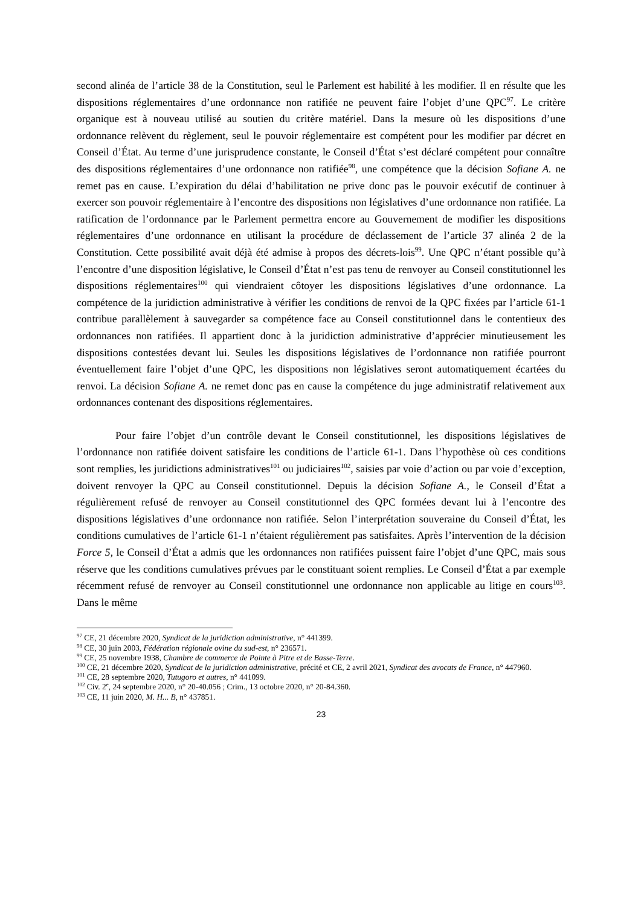second alinéa de l’article 38 de la Constitution, seul le Parlement est habilité à les modifier. Il en résulte que les dispositions réglementaires d’une ordonnance non ratifiée ne peuvent faire l’objet d’une QPC<sup>97</sup>. Le critère organique est à nouveau utilisé au soutien du critère matériel. Dans la mesure où les dispositions d’une ordonnance relèvent du règlement, seul le pouvoir réglementaire est compétent pour les modifier par décret en Conseil d’État. Au terme d’une jurisprudence constante, le Conseil d’État s’est déclaré compétent pour connaître des dispositions réglementaires d’une ordonnance non ratifiée<sup>98</sup>, une compétence que la décision Sofiane A. ne remet pas en cause. L’expiration du délai d’habilitation ne prive donc pas le pouvoir exécutif de continuer à exercer son pouvoir réglementaire à l’encontre des dispositions non législatives d’une ordonnance non ratifiée. La ratification de l’ordonnance par le Parlement permettra encore au Gouvernement de modifier les dispositions réglementaires d’une ordonnance en utilisant la procédure de déclassement de l’article 37 alinéa 2 de la Constitution. Cette possibilité avait déjà été admise à propos des décrets-lois<sup>99</sup>. Une QPC n’étant possible qu’à l’encontre d’une disposition législative, le Conseil d’État n’est pas tenu de renvoyer au Conseil constitutionnel les dispositions réglementaires<sup>100</sup> qui viendraient côtoyer les dispositions législatives d’une ordonnance. La compétence de la juridiction administrative à vérifier les conditions de renvoi de la QPC fixées par l’article 61-1 contribue parallèlement à sauvegarder sa compétence face au Conseil constitutionnel dans le contentieux des ordonnances non ratifiées. Il appartient donc à la juridiction administrative d’apprécier minutieusement les dispositions contestées devant lui. Seules les dispositions législatives de l’ordonnance non ratifiée pourront éventuellement faire l’objet d’une QPC, les dispositions non législatives seront automatiquement écartées du renvoi. La décision Sofiane A. ne remet donc pas en cause la compétence du juge administratif relativement aux ordonnances contenant des dispositions réglementaires.
Pour faire l’objet d’un contrôle devant le Conseil constitutionnel, les dispositions législatives de l’ordonnance non ratifiée doivent satisfaire les conditions de l’article 61-1. Dans l’hypothèse où ces conditions sont remplies, les juridictions administratives<sup>101</sup> ou judiciaires<sup>102</sup>, saisies par voie d’action ou par voie d’exception, doivent renvoyer la QPC au Conseil constitutionnel. Depuis la décision Sofiane A., le Conseil d’État a régulièrement refusé de renvoyer au Conseil constitutionnel des QPC formées devant lui à l’encontre des dispositions législatives d’une ordonnance non ratifiée. Selon l’interprétation souveraine du Conseil d’État, les conditions cumulatives de l’article 61-1 n’étaient régulièrement pas satisfaites. Après l’intervention de la décision Force 5, le Conseil d’État a admis que les ordonnances non ratifiées puissent faire l’objet d’une QPC, mais sous réserve que les conditions cumulatives prévues par le constituant soient remplies. Le Conseil d’État a par exemple récemment refusé de renvoyer au Conseil constitutionnel une ordonnance non applicable au litige en cours<sup>103</sup>. Dans le même
<sup>97</sup> CE, 21 décembre 2020, Syndicat de la juridiction administrative, n° 441399.
<sup>98</sup> CE, 30 juin 2003, Fédération régionale ovine du sud-est, n° 236571.
<sup>99</sup> CE, 25 novembre 1938, Chambre de commerce de Pointe à Pitre et de Basse-Terre.
<sup>100</sup> CE, 21 décembre 2020, Syndicat de la juridiction administrative, précité et CE, 2 avril 2021, Syndicat des avocats de France, n° 447960.
<sup>101</sup> CE, 28 septembre 2020, Tutugoro et autres, n° 441099.
<sup>102</sup> Civ. 2<sup>e</sup>, 24 septembre 2020, n° 20-40.056 ; Crim., 13 octobre 2020, n° 20-84.360.
<sup>103</sup> CE, 11 juin 2020, M. H... B, n° 437851.
23